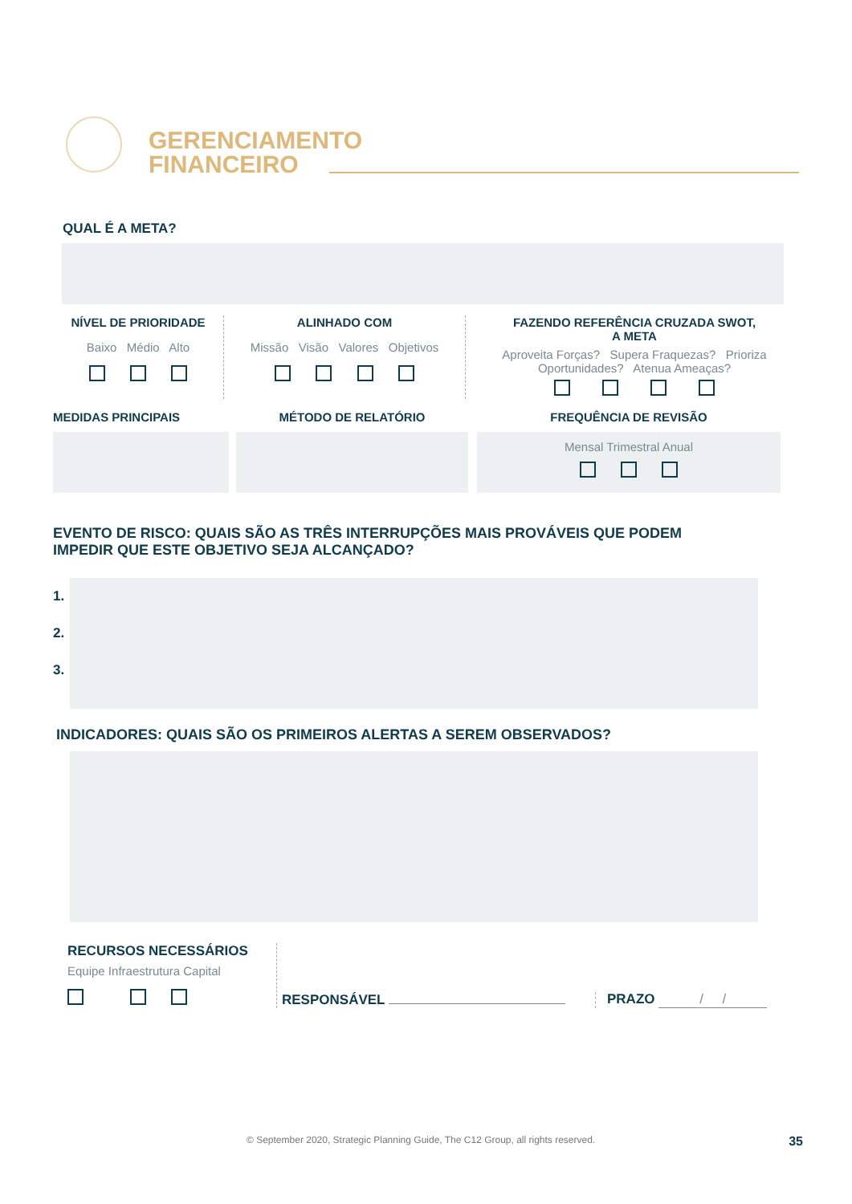GERENCIAMENTO
FINANCEIRO
QUAL É A META?
NÍVEL DE PRIORIDADE
Baixo Médio Alto
ALINHADO COM
Missão Visão Valores Objetivos
FAZENDO REFERÊNCIA CRUZADA SWOT,
A META
Aproveita Forças? Supera Fraquezas? Prioriza Oportunidades? Atenua Ameaças?
MEDIDAS PRINCIPAIS MÉTODO DE RELATÓRIO FREQUÊNCIA DE REVISÃO
Mensal Trimestral Anual
EVENTO DE RISCO: QUAIS SÃO AS TRÊS INTERRUPÇÕES MAIS PROVÁVEIS QUE PODEM
IMPEDIR QUE ESTE OBJETIVO SEJA ALCANÇADO?
1.
2.
3.
INDICADORES: QUAIS SÃO OS PRIMEIROS ALERTAS A SEREM OBSERVADOS?
RECURSOS NECESSÁRIOS
Equipe Infraestrutura Capital
RESPONSÁVEL
PRAZO / /
© September 2020, Strategic Planning Guide, The C12 Group, all rights reserved.
35